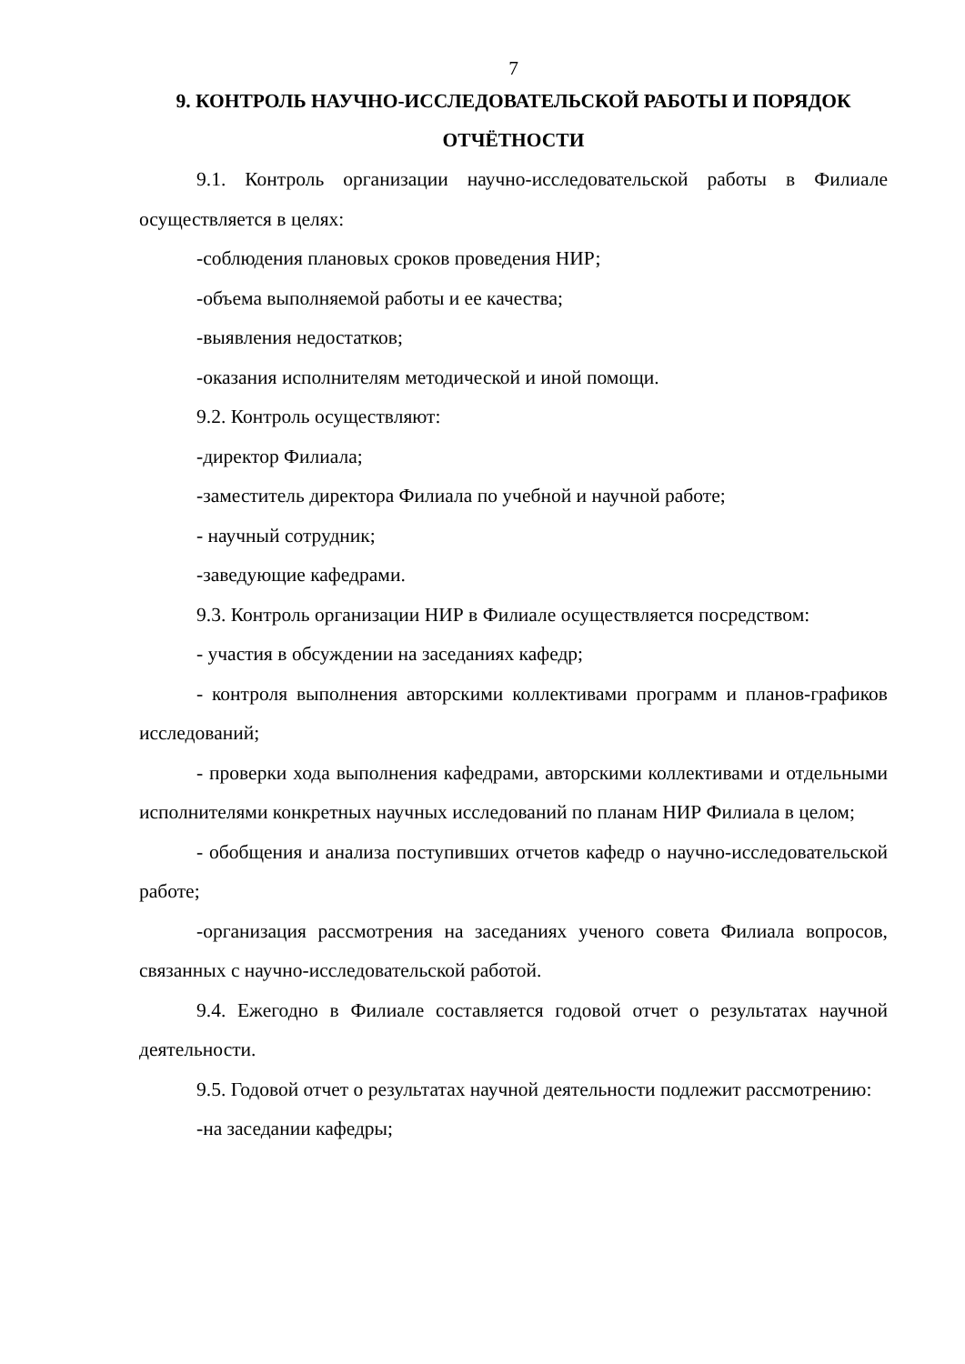7
9. КОНТРОЛЬ НАУЧНО-ИССЛЕДОВАТЕЛЬСКОЙ РАБОТЫ И ПОРЯДОК ОТЧЁТНОСТИ
9.1. Контроль организации научно-исследовательской работы в Филиале осуществляется в целях:
-соблюдения плановых сроков проведения НИР;
-объема выполняемой работы и ее качества;
-выявления недостатков;
-оказания исполнителям методической и иной помощи.
9.2. Контроль осуществляют:
-директор Филиала;
-заместитель директора Филиала по учебной и научной работе;
- научный сотрудник;
-заведующие кафедрами.
9.3. Контроль организации НИР в Филиале осуществляется посредством:
- участия в обсуждении на заседаниях кафедр;
- контроля выполнения авторскими коллективами программ и планов-графиков исследований;
- проверки хода выполнения кафедрами, авторскими коллективами и отдельными исполнителями конкретных научных исследований по планам НИР Филиала в целом;
- обобщения и анализа поступивших отчетов кафедр о научно-исследовательской работе;
-организация рассмотрения на заседаниях ученого совета Филиала вопросов, связанных с научно-исследовательской работой.
9.4. Ежегодно в Филиале составляется годовой отчет о результатах научной деятельности.
9.5. Годовой отчет о результатах научной деятельности подлежит рассмотрению:
-на заседании кафедры;